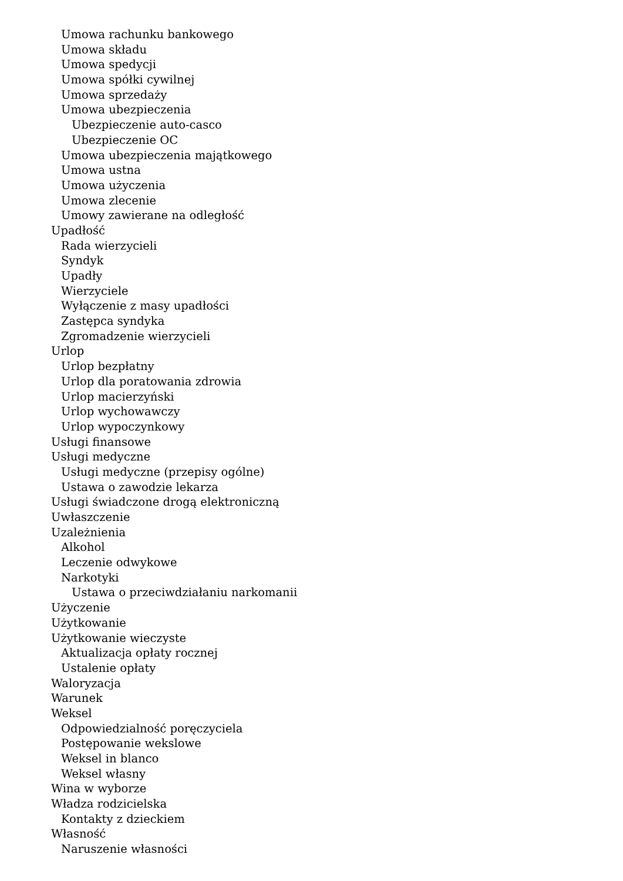Umowa rachunku bankowego
Umowa składu
Umowa spedycji
Umowa spółki cywilnej
Umowa sprzedaży
Umowa ubezpieczenia
Ubezpieczenie auto-casco
Ubezpieczenie OC
Umowa ubezpieczenia majątkowego
Umowa ustna
Umowa użyczenia
Umowa zlecenie
Umowy zawierane na odległość
Upadłość
Rada wierzycieli
Syndyk
Upadły
Wierzyciele
Wyłączenie z masy upadłości
Zastępca syndyka
Zgromadzenie wierzycieli
Urlop
Urlop bezpłatny
Urlop dla poratowania zdrowia
Urlop macierzyński
Urlop wychowawczy
Urlop wypoczynkowy
Usługi finansowe
Usługi medyczne
Usługi medyczne (przepisy ogólne)
Ustawa o zawodzie lekarza
Usługi świadczone drogą elektroniczną
Uwłaszczenie
Uzależnienia
Alkohol
Leczenie odwykowe
Narkotyki
Ustawa o przeciwdziałaniu narkomanii
Użyczenie
Użytkowanie
Użytkowanie wieczyste
Aktualizacja opłaty rocznej
Ustalenie opłaty
Waloryzacja
Warunek
Weksel
Odpowiedzialność poręczyciela
Postępowanie wekslowe
Weksel in blanco
Weksel własny
Wina w wyborze
Władza rodzicielska
Kontakty z dzieckiem
Własność
Naruszenie własności